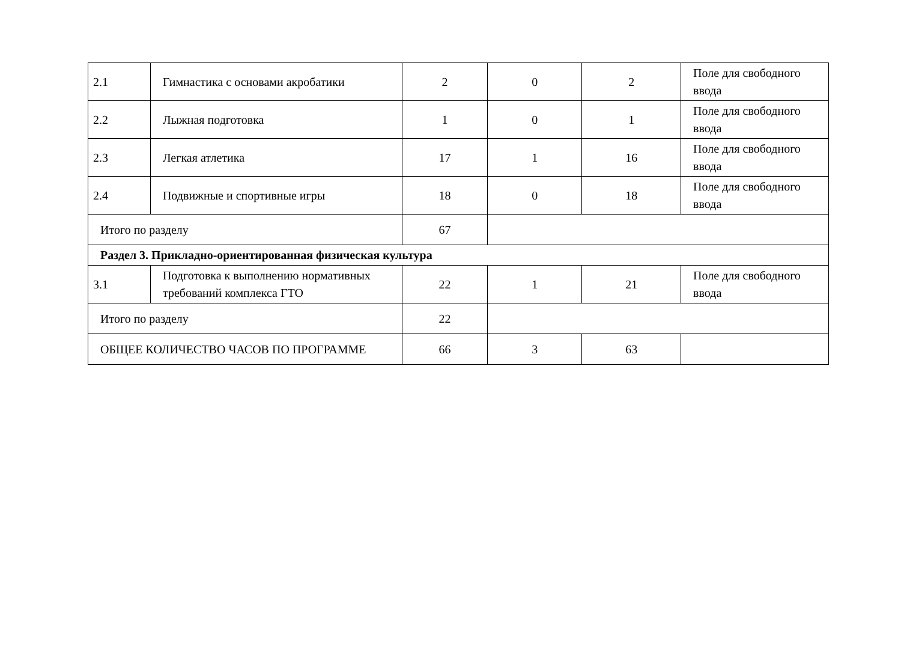| 2.1 | Гимнастика с основами акробатики | 2 | 0 | 2 | Поле для свободного ввода |
| 2.2 | Лыжная подготовка | 1 | 0 | 1 | Поле для свободного ввода |
| 2.3 | Легкая атлетика | 17 | 1 | 16 | Поле для свободного ввода |
| 2.4 | Подвижные и спортивные игры | 18 | 0 | 18 | Поле для свободного ввода |
| Итого по разделу | | 67 | | | |
| Раздел 3. Прикладно-ориентированная физическая культура | | | | | |
| 3.1 | Подготовка к выполнению нормативных требований комплекса ГТО | 22 | 1 | 21 | Поле для свободного ввода |
| Итого по разделу | | 22 | | | |
| ОБЩЕЕ КОЛИЧЕСТВО ЧАСОВ ПО ПРОГРАММЕ | | 66 | 3 | 63 | |